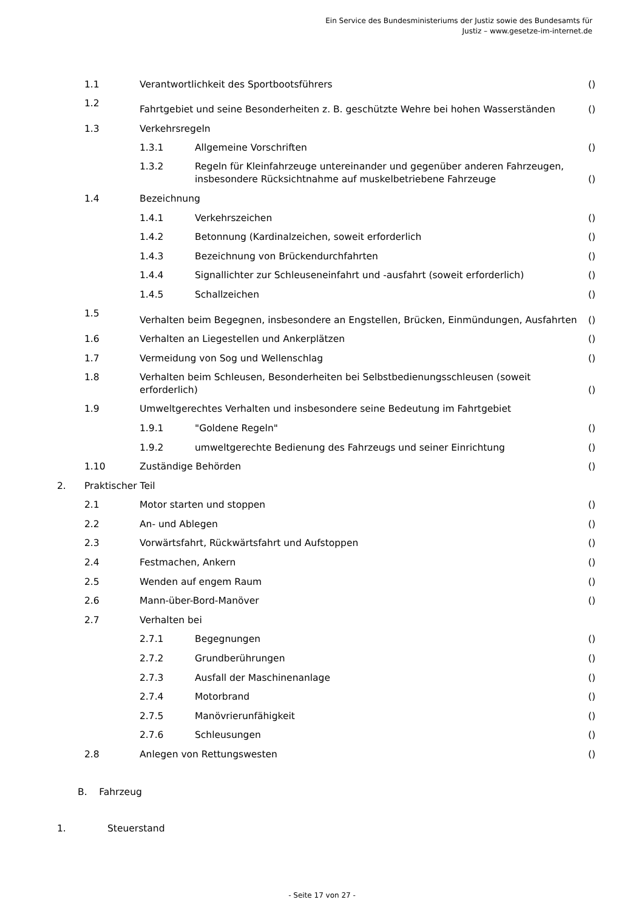Ein Service des Bundesministeriums der Justiz sowie des Bundesamts für
Justiz – www.gesetze-im-internet.de
| | 1.1 | Verantwortlichkeit des Sportbootsführers | | () |
| | 1.2 | Fahrtgebiet und seine Besonderheiten z. B. geschützte Wehre bei hohen Wasserständen | | () |
| | 1.3 | Verkehrsregeln | | |
| | | 1.3.1 | Allgemeine Vorschriften | () |
| | | 1.3.2 | Regeln für Kleinfahrzeuge untereinander und gegenüber anderen Fahrzeugen, insbesondere Rücksichtnahme auf muskelbetriebene Fahrzeuge | () |
| | 1.4 | Bezeichnung | | |
| | | 1.4.1 | Verkehrszeichen | () |
| | | 1.4.2 | Betonnung (Kardinalzeichen, soweit erforderlich | () |
| | | 1.4.3 | Bezeichnung von Brückendurchfahrten | () |
| | | 1.4.4 | Signallichter zur Schleuseneinfahrt und -ausfahrt (soweit erforderlich) | () |
| | | 1.4.5 | Schallzeichen | () |
| | 1.5 | Verhalten beim Begegnen, insbesondere an Engstellen, Brücken, Einmündungen, Ausfahrten | | () |
| | 1.6 | Verhalten an Liegestellen und Ankerplätzen | | () |
| | 1.7 | Vermeidung von Sog und Wellenschlag | | () |
| | 1.8 | Verhalten beim Schleusen, Besonderheiten bei Selbstbedienungsschleusen (soweit erforderlich) | | () |
| | 1.9 | Umweltgerechtes Verhalten und insbesondere seine Bedeutung im Fahrtgebiet | | |
| | | 1.9.1 | "Goldene Regeln" | () |
| | | 1.9.2 | umweltgerechte Bedienung des Fahrzeugs und seiner Einrichtung | () |
| | 1.10 | Zuständige Behörden | | () |
| 2. | Praktischer Teil | | | |
| | 2.1 | Motor starten und stoppen | | () |
| | 2.2 | An- und Ablegen | | () |
| | 2.3 | Vorwärtsfahrt, Rückwärtsfahrt und Aufstoppen | | () |
| | 2.4 | Festmachen, Ankern | | () |
| | 2.5 | Wenden auf engem Raum | | () |
| | 2.6 | Mann-über-Bord-Manöver | | () |
| | 2.7 | Verhalten bei | | |
| | | 2.7.1 | Begegnungen | () |
| | | 2.7.2 | Grundberührungen | () |
| | | 2.7.3 | Ausfall der Maschinenanlage | () |
| | | 2.7.4 | Motorbrand | () |
| | | 2.7.5 | Manövrierunfähigkeit | () |
| | | 2.7.6 | Schleusungen | () |
| | 2.8 | Anlegen von Rettungswesten | | () |
B. Fahrzeug
1. Steuerstand
- Seite 17 von 27 -